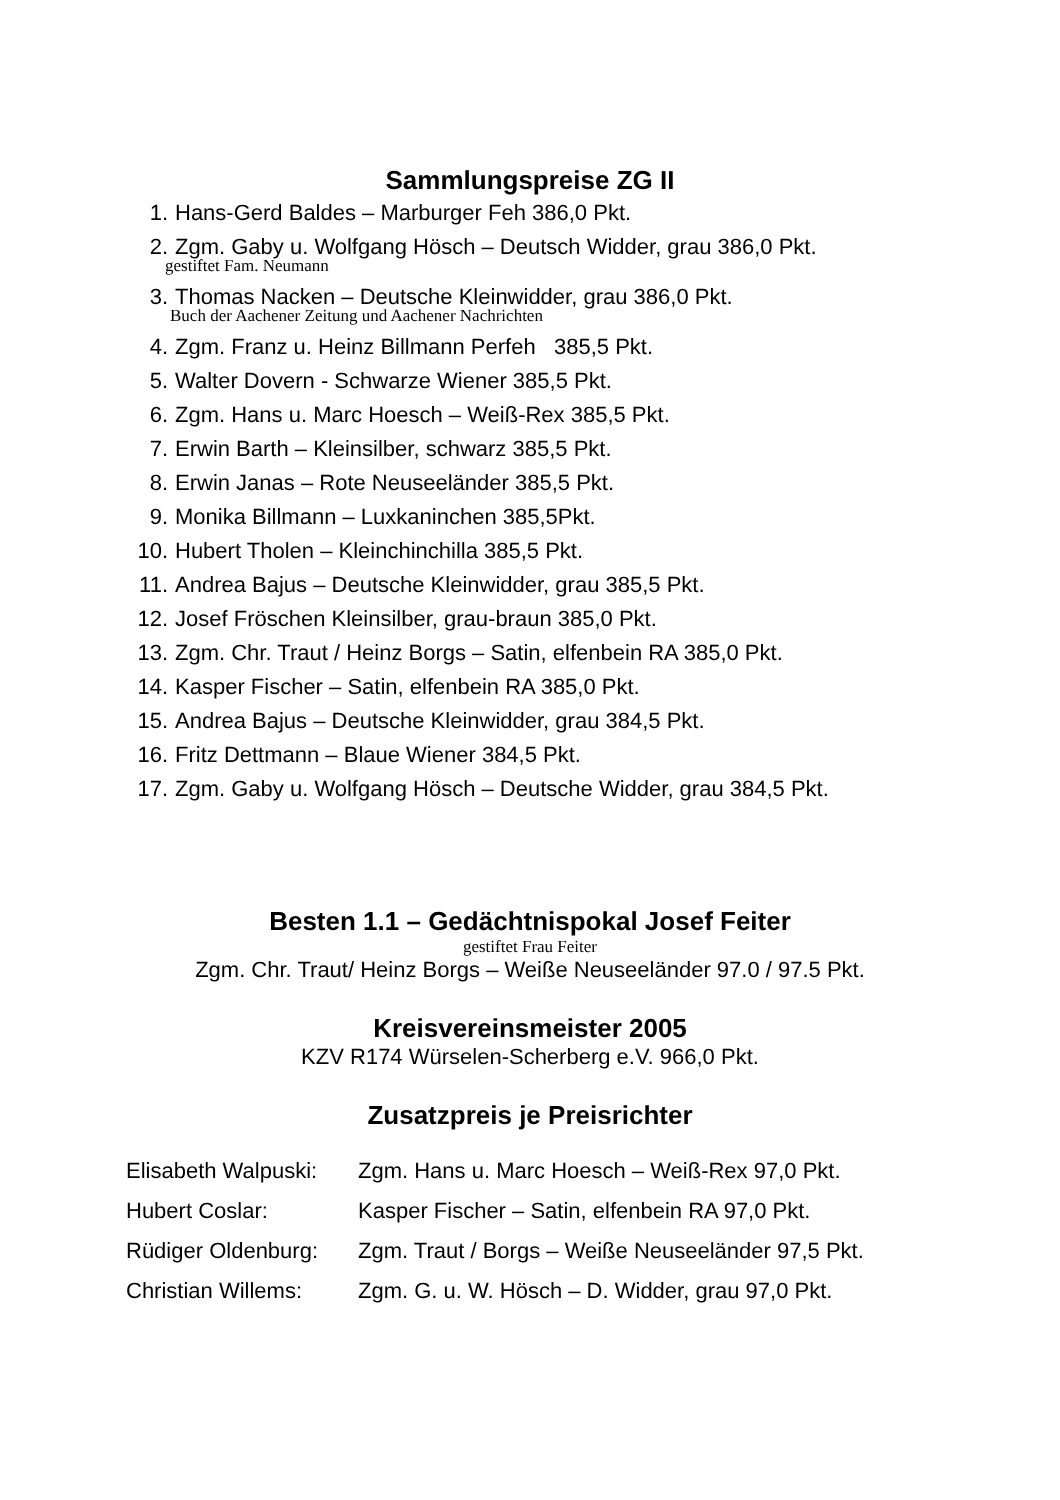Sammlungspreise ZG II
1. Hans-Gerd Baldes – Marburger Feh 386,0 Pkt.
2. Zgm. Gaby u. Wolfgang Hösch – Deutsch Widder, grau 386,0 Pkt.
gestiftet Fam. Neumann
3. Thomas Nacken – Deutsche Kleinwidder, grau 386,0 Pkt.
Buch der Aachener Zeitung und Aachener Nachrichten
4. Zgm. Franz u. Heinz Billmann Perfeh 385,5 Pkt.
5. Walter Dovern - Schwarze Wiener 385,5 Pkt.
6. Zgm. Hans u. Marc Hoesch – Weiß-Rex 385,5 Pkt.
7. Erwin Barth – Kleinsilber, schwarz 385,5 Pkt.
8. Erwin Janas – Rote Neuseeländer 385,5 Pkt.
9. Monika Billmann – Luxkaninchen 385,5Pkt.
10. Hubert Tholen – Kleinchinchilla 385,5 Pkt.
11. Andrea Bajus – Deutsche Kleinwidder, grau 385,5 Pkt.
12. Josef Fröschen Kleinsilber, grau-braun 385,0 Pkt.
13. Zgm. Chr. Traut / Heinz Borgs – Satin, elfenbein RA 385,0 Pkt.
14. Kasper Fischer – Satin, elfenbein RA 385,0 Pkt.
15. Andrea Bajus – Deutsche Kleinwidder, grau 384,5 Pkt.
16. Fritz Dettmann – Blaue Wiener 384,5 Pkt.
17. Zgm. Gaby u. Wolfgang Hösch – Deutsche Widder, grau 384,5 Pkt.
Besten 1.1 – Gedächtnispokal Josef Feiter
gestiftet Frau Feiter
Zgm. Chr. Traut/ Heinz Borgs – Weiße Neuseeländer 97.0 / 97.5 Pkt.
Kreisvereinsmeister 2005
KZV R174 Würselen-Scherberg e.V. 966,0 Pkt.
Zusatzpreis je Preisrichter
Elisabeth Walpuski: Zgm. Hans u. Marc Hoesch – Weiß-Rex 97,0 Pkt.
Hubert Coslar: Kasper Fischer – Satin, elfenbein RA 97,0 Pkt.
Rüdiger Oldenburg: Zgm. Traut / Borgs – Weiße Neuseeländer 97,5 Pkt.
Christian Willems: Zgm. G. u. W. Hösch – D. Widder, grau 97,0 Pkt.